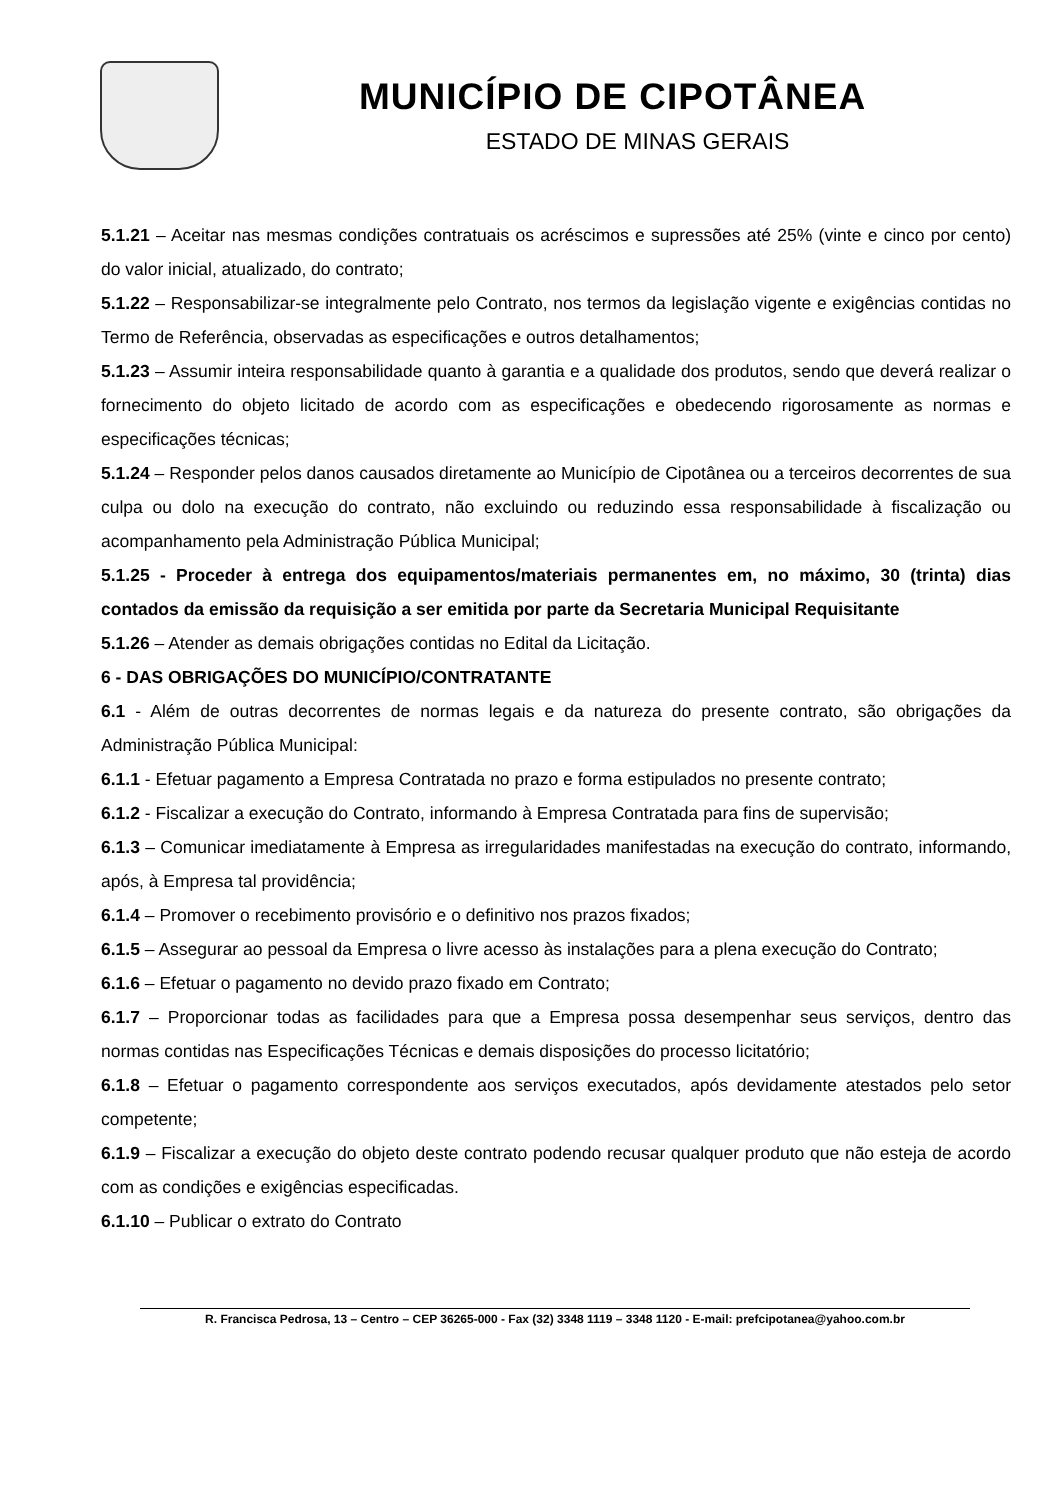MUNICÍPIO DE CIPOTÂNEA
ESTADO DE MINAS GERAIS
5.1.21 – Aceitar nas mesmas condições contratuais os acréscimos e supressões até 25% (vinte e cinco por cento) do valor inicial, atualizado, do contrato;
5.1.22 – Responsabilizar-se integralmente pelo Contrato, nos termos da legislação vigente e exigências contidas no Termo de Referência, observadas as especificações e outros detalhamentos;
5.1.23 – Assumir inteira responsabilidade quanto à garantia e a qualidade dos produtos, sendo que deverá realizar o fornecimento do objeto licitado de acordo com as especificações e obedecendo rigorosamente as normas e especificações técnicas;
5.1.24 – Responder pelos danos causados diretamente ao Município de Cipotânea ou a terceiros decorrentes de sua culpa ou dolo na execução do contrato, não excluindo ou reduzindo essa responsabilidade à fiscalização ou acompanhamento pela Administração Pública Municipal;
5.1.25 - Proceder à entrega dos equipamentos/materiais permanentes em, no máximo, 30 (trinta) dias contados da emissão da requisição a ser emitida por parte da Secretaria Municipal Requisitante
5.1.26 – Atender as demais obrigações contidas no Edital da Licitação.
6 - DAS OBRIGAÇÕES DO MUNICÍPIO/CONTRATANTE
6.1 - Além de outras decorrentes de normas legais e da natureza do presente contrato, são obrigações da Administração Pública Municipal:
6.1.1 - Efetuar pagamento a Empresa Contratada no prazo e forma estipulados no presente contrato;
6.1.2 - Fiscalizar a execução do Contrato, informando à Empresa Contratada para fins de supervisão;
6.1.3 – Comunicar imediatamente à Empresa as irregularidades manifestadas na execução do contrato, informando, após, à Empresa tal providência;
6.1.4 – Promover o recebimento provisório e o definitivo nos prazos fixados;
6.1.5 – Assegurar ao pessoal da Empresa o livre acesso às instalações para a plena execução do Contrato;
6.1.6 – Efetuar o pagamento no devido prazo fixado em Contrato;
6.1.7 – Proporcionar todas as facilidades para que a Empresa possa desempenhar seus serviços, dentro das normas contidas nas Especificações Técnicas e demais disposições do processo licitatório;
6.1.8 – Efetuar o pagamento correspondente aos serviços executados, após devidamente atestados pelo setor competente;
6.1.9 – Fiscalizar a execução do objeto deste contrato podendo recusar qualquer produto que não esteja de acordo com as condições e exigências especificadas.
6.1.10 – Publicar o extrato do Contrato
R. Francisca Pedrosa, 13 – Centro – CEP 36265-000 - Fax (32) 3348 1119 – 3348 1120 - E-mail: prefcipotanea@yahoo.com.br